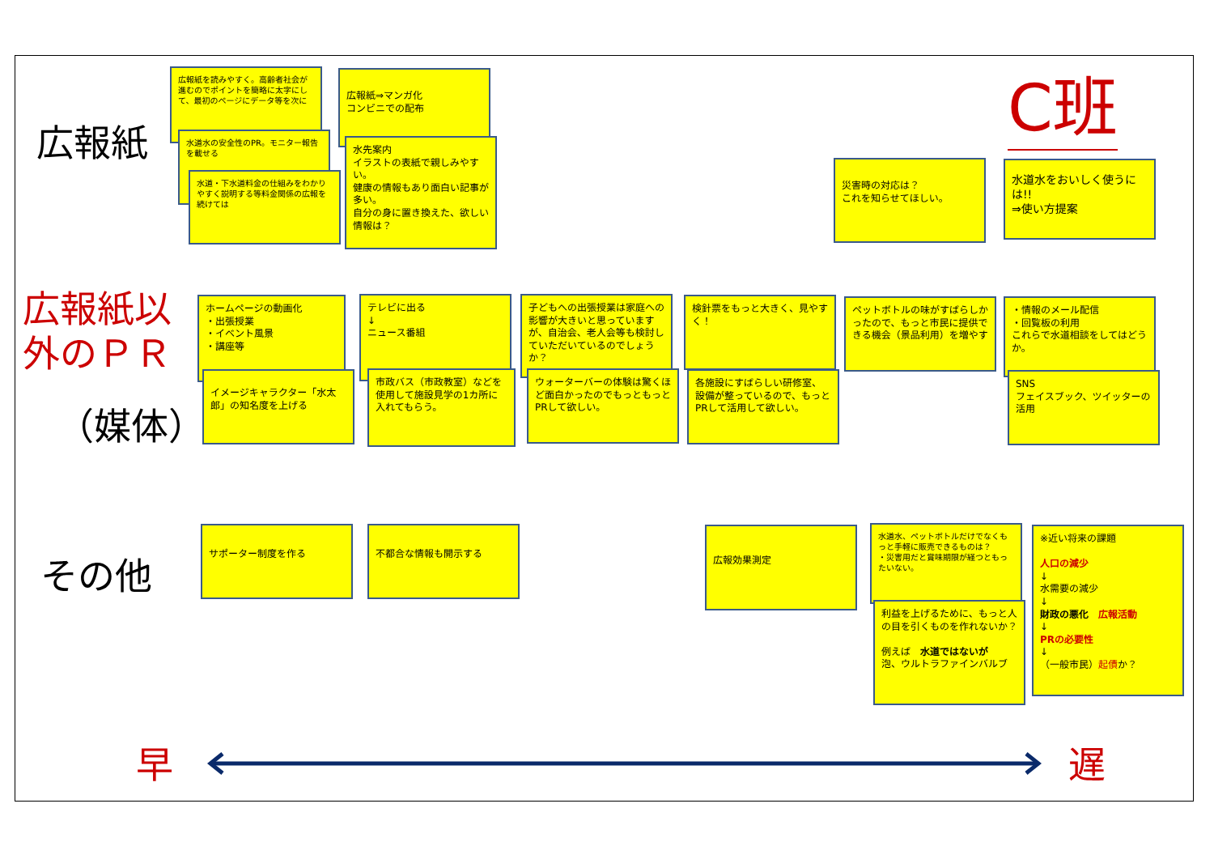C班
広報紙
広報紙以
外のＰＲ
（媒体）
その他
広報紙を読みやすく。高齢者社会が進むのでポイントを簡略に太字にして、最初のページにデータ等を次に
水道水の安全性のPR。モニター報告を載せる
水道・下水道料金の仕組みをわかりやすく説明する等料金関係の広報を続けては
広報紙⇒マンガ化
コンビニでの配布
水先案内
イラストの表紙で親しみやすい。
健康の情報もあり面白い記事が多い。
自分の身に置き換えた、欲しい情報は？
災害時の対応は？
これを知らせてほしい。
水道水をおいしく使うには!!
⇒使い方提案
ホームページの動画化
・出張授業
・イベント風景
・講座等
イメージキャラクター「水太郎」の知名度を上げる
テレビに出る
↓
ニュース番組
市政バス（市政教室）などを使用して施設見学の1カ所に入れてもらう。
子どもへの出張授業は家庭への影響が大きいと思っていますが、自治会、老人会等も検討していただいているのでしょうか？
ウォーターバーの体験は驚くほど面白かったのでもっともっとPRして欲しい。
検針票をもっと大きく、見やすく！
各施設にすばらしい研修室、設備が整っているので、もっとPRして活用して欲しい。
ペットボトルの味がすばらしかったので、もっと市民に提供できる機会（景品利用）を増やす
・情報のメール配信
・回覧板の利用
これらで水道相談をしてはどう か。
SNS
フェイスブック、ツイッターの活用
サポーター制度を作る 不都合な情報も開示する 広報効果測定
水道水、ペットボトルだけでなくもっと手軽に販売できるものは？
・災害用だと賞味期限が経つともったいない。
利益を上げるために、もっと人の目を引くものを作れないか？
例えば　水道ではないが
泡、ウルトラファインバルブ
※近い将来の課題
人口の減少
↓
水需要の減少
↓
財政の悪化　広報活動
↓
PRの必要性
↓
（一般市民）起債か？
早 遅